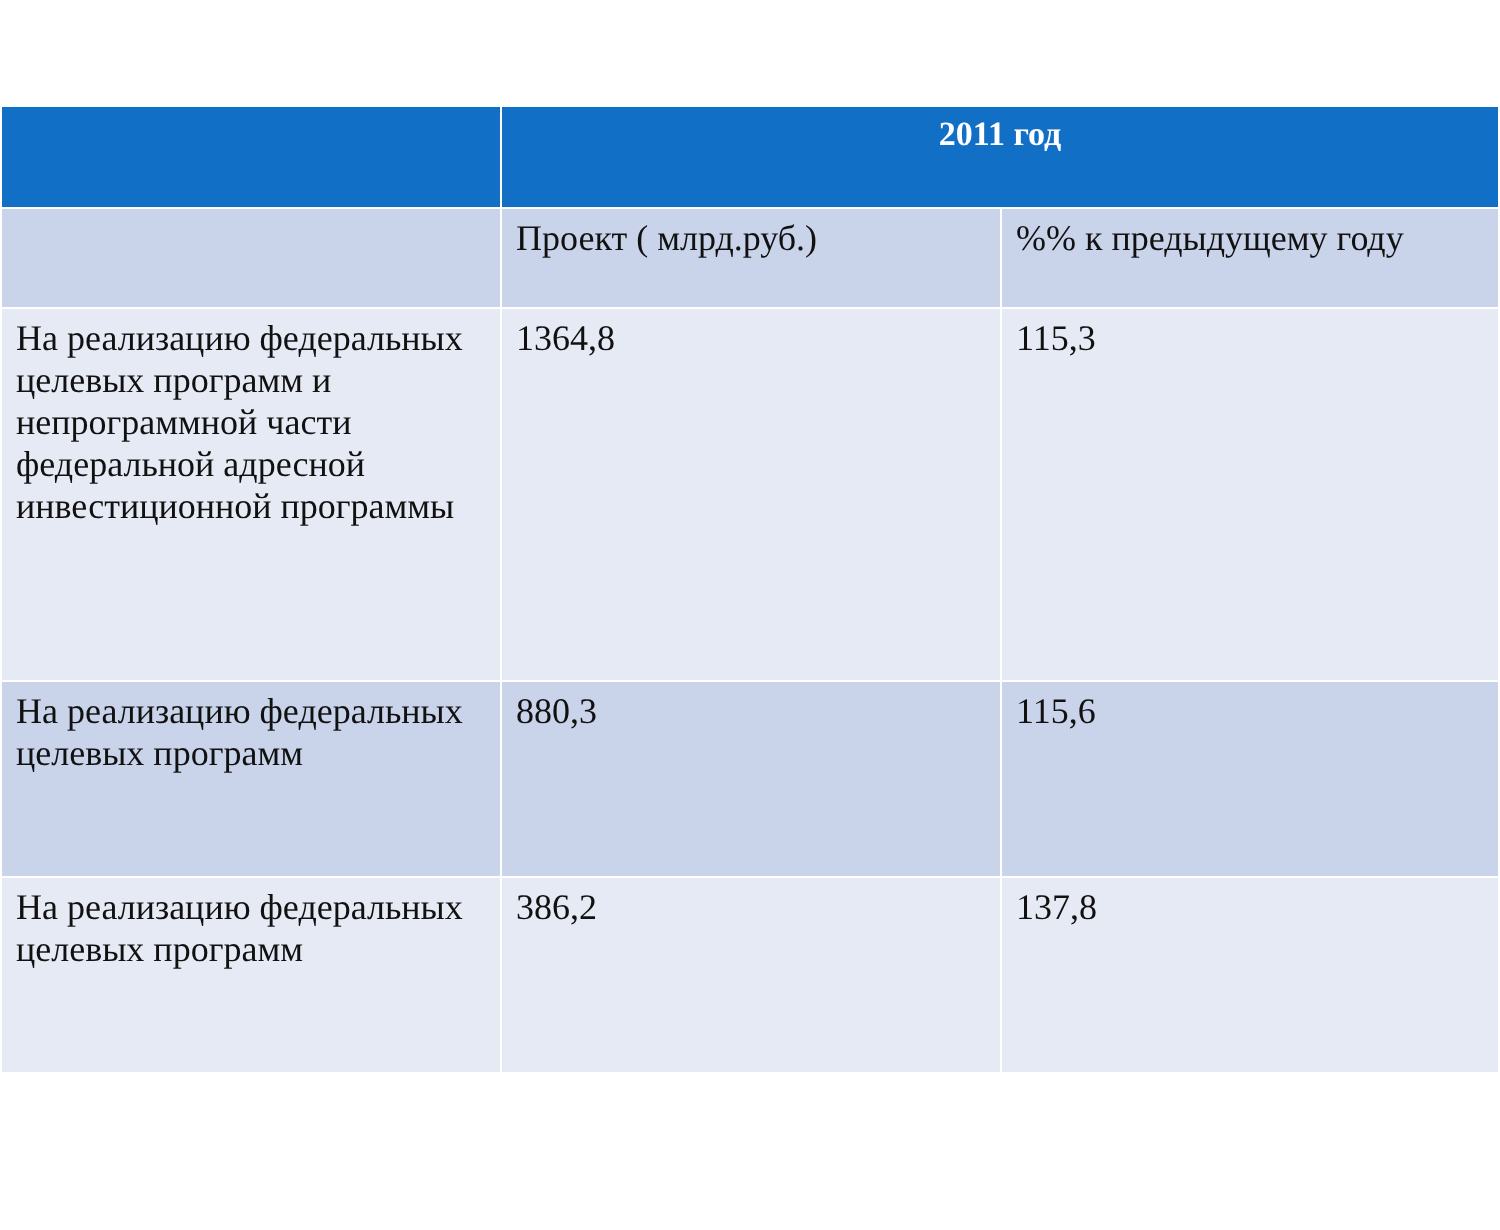| | 2011 год | |
| --- | --- | --- |
| | Проект ( млрд.руб.) | %% к предыдущему году |
| На реализацию федеральных целевых программ и непрограммной части федеральной адресной инвестиционной программы | 1364,8 | 115,3 |
| На реализацию федеральных целевых программ | 880,3 | 115,6 |
| На реализацию федеральных целевых программ | 386,2 | 137,8 |